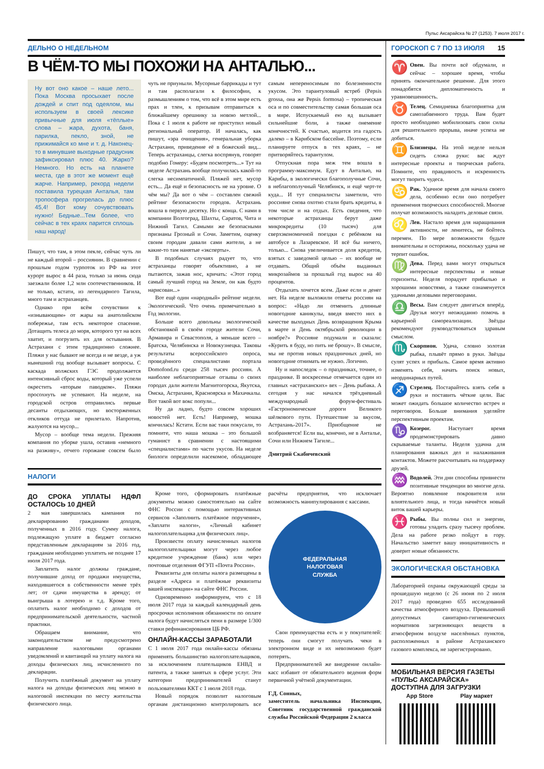Пульс Аксарайска № 27 (1253). 7 июля 2017 г.
ДЕЛЬНО О НЕДЕЛЬНОМ
В ЧЁМ-ТО МЫ ПОХОЖИ НА АНТАЛЬЮ...
Ну вот оно какое – наше лето... Пока Москва просыхает после дождей и спит под одеялом, мы используем в своей лексике привычные для июля «тёплые» слова – жара, духота, баня, парилка, пекло, зной, не прижимайся ко мне и т. д. Наконец-то в минувшие выходные градусник зафиксировал плюс 40. Жарко? Немного. Но есть на планете места, где в этот же момент ещё жарче. Например, рекорд недели поставила турецкая Анталья, там тропосфера прогрелась до плюс 45,4! Вот кому сочувствовать нужно! Бедные...Тем более, что сейчас в тех краях парится сплошь наш народ!
Пишут, что там, в этом пекле, сейчас чуть ли не каждый второй – россиянин. В сравнении с прошлым годом турпоток из РФ на этот курорт вырос в 44 раза, только за июнь сюда заезжали более 1,2 млн соотечественников. И не только, кстати, из легендарного Тагила, много там и астраханцев.
Однако при всём сочувствии к «изнывающим» от жары на анатолийском побережье, там есть некоторое спасение. Дотащить телеса до моря, которого тут на всех хватит, и погрузить их для остывания. В Астрахани с этим традиционно сложнее. Пляжи у нас бывают не всегда и не везде, а уж нынешний год вообще вызывает вопросы. С каскада волжских ГЭС продолжается интенсивный сброс воды, который уже успели окрестить «вторым паводком». Пляжи просохнуть не успевают. На неделе, на городской остров отправились первые десанты отдыхающих, но восторженных откликов оттуда не прилетало. Напротив, жалуются на мусор...
Мусор – вообще тема недели. Прежняя компания по уборке ушла, оставив «немного на разживу», отчего горожане совсем было чуть не приуныли. Мусорные баррикады и тут и там располагали к философии, к размышлениям о том, что всё в этом мире есть прах и тлен, к призывам отправиться к ближайшему орешнику за новою метлой... Пока с 1 июля к работе не приступил новый региональный оператор. И началась, как пишут, «эра очищения», генеральная уборка Астрахани, приведение её в божеский вид... Теперь астраханцы, слегка воспрянув, говорят подобно Гомеру: «Будем посмотреть...» Тут на неделе Астрахань вообще получилась какой-то слегка несимпатичной. Пляжей нет, мусор есть... Да ещё и безопасность не на уровне. О чём мы? Да вот о чём – составлен свежий рейтинг безопасности городов. Астрахань вошла в первую десятку. Но с конца. С нами в компании Волгоград, Шахты, Саратов, Чита и Нижний Тагил. Самыми же безопасными признаны Грозный и Сочи. Заметим, оценку своим городам давали сами жители, а не какие-то там нанятые «эксперты».
В подобных случаях радует то, что астраханцы говорят объективно, а не пытаются, зажав нос, кричать: «Этот город самый лучший город на Земле, он как будто нарисован...»
Вот ещё один «народный» рейтинг недели. Экологический. Что очень примечательно в Год экологии.
Больше всего довольны экологической обстановкой в своём городе жители Сочи, Армавира и Севастополя, а меньше всего – Братска, Челябинска и Новокузнецка. Таковы результаты всероссийского опроса, проведённого специалистами портала Domofond.ru среди 258 тысяч россиян. А наиболее неблагоприятные отзывы о своих городах дали жители Магнитогорска, Якутска, Омска, Астрахани, Красноярска и Махачкалы. Вот такой вот вокс попули...
Ну да ладно, будто совсем хороших новостей нет. Есть! Например, мошка кончилась! Кстати. Если вас таки покусали, то помните, что наша мошка – это большой гуманист в сравнении с настоящими «специалистами» по части укусов. На неделе биологи определили насекомое, обладающее самым непереносимым по болезненности укусом. Это тарантуловый ястреб (Pepsis grossa, она же Pepsis formosa) – тропическая оса и по совместительству самая большая оса в мире. Испускаемый ею яд вызывает сильнейшие боли, а также онемение конечностей. К счастью, водится эта гадость далеко – в Карибском бассейне. Поэтому, если планируете отпуск в тех краях, – не притворяйтесь тарантулом.
Отпускная пора меж тем вошла в программу-максимум. Едут в Анталью, на Карибы, в экологически благополучные Сочи, в неблагополучный Челябинск, и ещё черт-те куда... И тут специалисты заметили, что россияне снова охотно стали брать кредиты, в том числе и на отдых. Есть сведения, что некоторые астраханцы берут даже микрокредиты (10 тысяч) для сверхэкономичной поездки с ребёнком на автобусе в Лазаревское. И всё бы ничего, только... Снова увеличивается доля кредитов, взятых с заведомой целью – их вообще не отдавать. Общий объём выданных микрозаймов за прошлый год вырос на 40 процентов.
Отдыхать хочется всем. Даже если и денег нет. На неделе выложили ответы россиян на вопрос: «Надо ли отменить длинные новогодние каникулы, введя вместо них в качестве выходных День возвращения Крыма в марте и День октябрьской революции в ноябре?» Россияне подумали и сказали: «Курить я буду, но пить не брошу». В смысле, мы не против новых праздничных дней, но новогодние отнимать не нужно. Логично.
Ну и напоследок – о праздниках, точнее, о празднике. В воскресенье отмечается один из главных «астраханских» вех – День рыбака. А сегодня у нас начался трёхдневный международный форум-фестиваль «Гастрономические дороги Великого шёлкового пути. Путешествие за вкусом, Астрахань-2017». Приобщение не возбраняется! Если вы, конечно, не в Анталье, Сочи или Нижнем Тагиле...
Дмитрий Скабичевский
НАЛОГИ
ДО СРОКА УПЛАТЫ НДФЛ ОСТАЛОСЬ 10 ДНЕЙ
2 мая завершилась кампания по декларированию гражданами доходов, полученных в 2016 году. Сумму налога, подлежащую уплате в бюджет согласно представленным декларациям за 2016 год, гражданам необходимо уплатить не позднее 17 июля 2017 года.
Заплатить налог должны граждане, получившие доход от продажи имущества, находившегося в собственности менее трёх лет; от сдачи имущества в аренду; от выигрыша в лотерею и т.д. Кроме того, оплатить налог необходимо с доходов от предпринимательской деятельности, частной практики.
Обращаем внимание, что законодательством не предусмотрено направление налоговыми органами уведомлений и квитанций на уплату налога на доходы физических лиц, исчисленного по декларации.
Получить платёжный документ на уплату налога на доходы физических лиц можно в налоговой инспекции по месту жительства физического лица.
Кроме того, сформировать платёжные документы можно самостоятельно на сайте ФНС России с помощью интерактивных сервисов «Заполнить платёжное поручение», «Заплати налоги», «Личный кабинет налогоплательщика для физических лиц».
Произвести оплату начисленных налогов налогоплательщики могут через любое кредитное учреждение (банк) или через почтовые отделения ФГУП «Почта России».
Реквизиты для оплаты налога размещены в разделе «Адреса и платёжные реквизиты вашей инспекции» на сайте ФНС России.
Одновременно информируем, что с 18 июля 2017 года за каждый календарный день просрочки исполнения обязанности по оплате налога будут начисляться пени в размере 1/300 ставки рефинансирования ЦБ РФ.
ОНЛАЙН-КАССЫ ЗАРАБОТАЛИ
С 1 июля 2017 года онлайн-кассы обязаны применять большинство налогоплательщиков, за исключением плательщиков ЕНВД и патента, а также занятых в сфере услуг. Эти категории предпринимателей станут пользователями ККТ с 1 июля 2018 года.
Новый порядок позволит налоговым органам дистанционно контролировать все расчёты предприятия, что исключает возможность манипулирования с кассами.
ФЕДЕРАЛЬНАЯ
НАЛОГОВАЯ
СЛУЖБА
Свои преимущества есть и у покупателей: теперь они смогут получать чеки в электронном виде и их невозможно будет потерять.
Предпринимателей же внедрение онлайн-касс избавит от обязательного ведения форм первичной учётной документации.
Г.Д. Сонных,
заместитель начальника Инспекции, Советник государственной гражданской службы Российской Федерации 2 класса
ГОРОСКОП С 7 ПО 13 ИЮЛЯ 15
♈ Овен. Вы почти всё обдумали, и сейчас – хорошее время, чтобы принять окончательное решение. Для этого понадобятся дипломатичность и уравновешенность.
♉ Телец. Семидневка благоприятна для самозабвенного труда. Вам будет просто необходимо мобилизовать свои силы для решительного прорыва, иначе успеха не добиться.
♊ Близнецы. На этой неделе нельзя сидеть сложа руки: вас ждут интересные проекты и творческая работа. Помните, что правдивость и искренность могут творить чудеса.
♋ Рак. Удачное время для начала своего дела, особенно если оно потребует применения творческих способностей. Многие получат возможность наладить деловые связи.
♌ Лев. Настало время для наращивания активности, не ленитесь, не бойтесь перемен. По мере возможности будьте внимательны и осторожны, поскольку удача не терпит ошибок.
♍ Дева. Перед вами могут открыться интересные перспективы и новые горизонты. Неделя порадует прибылью и хорошими новостями, а также ознаменуется удачными деловыми переговорами.
♎ Весы. Вам следует двигаться вперёд. Друзья могут неожиданно помочь в карьерной самореализации. Звёзды рекомендуют руководствоваться здравым смыслом.
♏ Скорпион. Удача, словно золотая рыбка, плывёт прямо в руки. Звёзды сулят успех и прибыль. Самое время активно изменять себя, начать поиск новых, неординарных путей.
♐ Стрелец. Постарайтесь взять себя в руки и поставить чёткие цели. Вас может ожидать большое количество встреч и переговоров. Больше внимания уделяйте перспективным проектам.
♑ Козерог. Наступает время продемонстрировать давно скрываемые таланты. Неделя удачна для планирования важных дел и налаживания контактов. Можете рассчитывать на поддержку друзей.
♒ Водолей. Эти дни способны привнести позитивные тенденции во многие дела. Вероятно появление покровителя или влиятельного лица, и тогда начнётся новый виток вашей карьеры.
♓ Рыбы. Вы полны сил и энергии, готовы уладить сразу тысячу проблем. Дела на работе резко пойдут в гору. Начальство заметит вашу инициативность и доверит новые обязанности.
ЭКОЛОГИЧЕСКАЯ ОБСТАНОВКА
Лабораторией охраны окружающей среды за прошедшую неделю (с 26 июня по 2 июля 2017 года) проведено 655 исследований качества атмосферного воздуха. Превышений допустимых санитарно-гигиенических нормативов загрязняющих веществ в атмосферном воздухе населённых пунктов, расположенных в районе Астраханского газового комплекса, не зарегистрировано.
МОБИЛЬНАЯ ВЕРСИЯ ГАЗЕТЫ «ПУЛЬС АКСАРАЙСКА» ДОСТУПНА ДЛЯ ЗАГРУЗКИ
App Store Play маркет